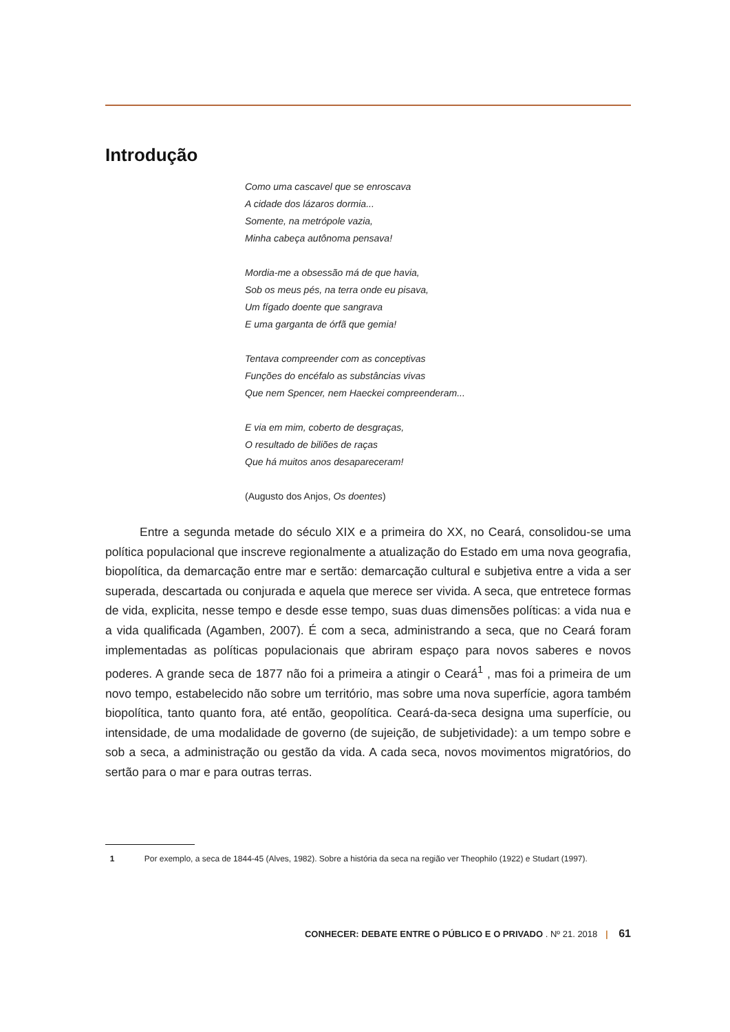Introdução
Como uma cascavel que se enroscava
A cidade dos lázaros dormia...
Somente, na metrópole vazia,
Minha cabeça autônoma pensava!
Mordia-me a obsessão má de que havia,
Sob os meus pés, na terra onde eu pisava,
Um fígado doente que sangrava
E uma garganta de órfã que gemia!
Tentava compreender com as conceptivas
Funções do encéfalo as substâncias vivas
Que nem Spencer, nem Haeckei compreenderam...
E via em mim, coberto de desgraças,
O resultado de biliões de raças
Que há muitos anos desapareceram!
(Augusto dos Anjos, Os doentes)
Entre a segunda metade do século XIX e a primeira do XX, no Ceará, consolidou-se uma política populacional que inscreve regionalmente a atualização do Estado em uma nova geografia, biopolítica, da demarcação entre mar e sertão: demarcação cultural e subjetiva entre a vida a ser superada, descartada ou conjurada e aquela que merece ser vivida. A seca, que entretece formas de vida, explicita, nesse tempo e desde esse tempo, suas duas dimensões políticas: a vida nua e a vida qualificada (Agamben, 2007). É com a seca, administrando a seca, que no Ceará foram implementadas as políticas populacionais que abriram espaço para novos saberes e novos poderes. A grande seca de 1877 não foi a primeira a atingir o Ceará<sup>1</sup> , mas foi a primeira de um novo tempo, estabelecido não sobre um território, mas sobre uma nova superfície, agora também biopolítica, tanto quanto fora, até então, geopolítica. Ceará-da-seca designa uma superfície, ou intensidade, de uma modalidade de governo (de sujeição, de subjetividade): a um tempo sobre e sob a seca, a administração ou gestão da vida. A cada seca, novos movimentos migratórios, do sertão para o mar e para outras terras.
1 Por exemplo, a seca de 1844-45 (Alves, 1982). Sobre a história da seca na região ver Theophilo (1922) e Studart (1997).
CONHECER: DEBATE ENTRE O PÚBLICO E O PRIVADO . Nº 21. 2018 | 61